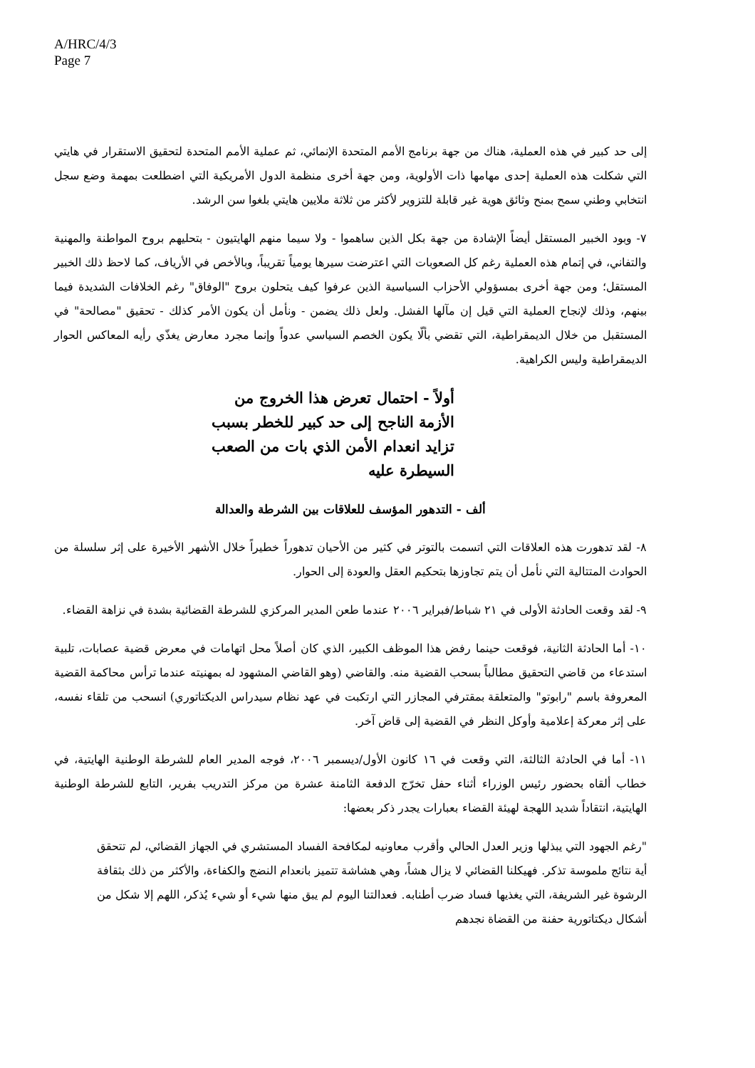A/HRC/4/3
Page 7
إلى حد كبير في هذه العملية، هناك من جهة برنامج الأمم المتحدة الإنمائي، ثم عملية الأمم المتحدة لتحقيق الاستقرار في هايتي التي شكلت هذه العملية إحدى مهامها ذات الأولوية، ومن جهة أخرى منظمة الدول الأمريكية التي اضطلعت بمهمة وضع سجل انتخابي وطني سمح بمنح وثائق هوية غير قابلة للتزوير لأكثر من ثلاثة ملايين هايتي بلغوا سن الرشد.
٧- وبود الخبير المستقل أيضاً الإشادة من جهة بكل الذين ساهموا - ولا سيما منهم الهايتيون - بتحليهم بروح المواطنة والمهنية والتفاني، في إتمام هذه العملية رغم كل الصعوبات التي اعترضت سيرها يومياً تقريباً، وبالأخص في الأرياف، كما لاحظ ذلك الخبير المستقل؛ ومن جهة أخرى بمسؤولي الأحزاب السياسية الذين عرفوا كيف يتحلون بروح "الوفاق" رغم الخلافات الشديدة فيما بينهم، وذلك لإنجاح العملية التي قيل إن مآلها الفشل. ولعل ذلك يضمن - ونأمل أن يكون الأمر كذلك - تحقيق "مصالحة" في المستقبل من خلال الديمقراطية، التي تقضي بألّا يكون الخصم السياسي عدواً وإنما مجرد معارض يغذّي رأيه المعاكس الحوار الديمقراطية وليس الكراهية.
أولاً - احتمال تعرض هذا الخروج من الأزمة الناجح إلى حد كبير للخطر بسبب تزايد انعدام الأمن الذي بات من الصعب السيطرة عليه
ألف - التدهور المؤسف للعلاقات بين الشرطة والعدالة
٨- لقد تدهورت هذه العلاقات التي اتسمت بالتوتر في كثير من الأحيان تدهوراً خطيراً خلال الأشهر الأخيرة على إثر سلسلة من الحوادث المتتالية التي نأمل أن يتم تجاوزها بتحكيم العقل والعودة إلى الحوار.
٩- لقد وقعت الحادثة الأولى في ٢١ شباط/فبراير ٢٠٠٦ عندما طعن المدير المركزي للشرطة القضائية بشدة في نزاهة القضاء.
١٠- أما الحادثة الثانية، فوقعت حينما رفض هذا الموظف الكبير، الذي كان أصلاً محل اتهامات في معرض قضية عصابات، تلبية استدعاء من قاضي التحقيق مطالباً بسحب القضية منه. والقاضي (وهو القاضي المشهود له بمهنيته عندما ترأس محاكمة القضية المعروفة باسم "رابوتو" والمتعلقة بمقترفي المجازر التي ارتكبت في عهد نظام سيدراس الديكتاتوري) انسحب من تلقاء نفسه، على إثر معركة إعلامية وأوكل النظر في القضية إلى قاض آخر.
١١- أما في الحادثة الثالثة، التي وقعت في ١٦ كانون الأول/ديسمبر ٢٠٠٦، فوجه المدير العام للشرطة الوطنية الهايتية، في خطاب ألقاه بحضور رئيس الوزراء أثناء حفل تخرّج الدفعة الثامنة عشرة من مركز التدريب بفرير، التابع للشرطة الوطنية الهايتية، انتقاداً شديد اللهجة لهيئة القضاء بعبارات يجدر ذكر بعضها:
"رغم الجهود التي يبذلها وزير العدل الحالي وأقرب معاونيه لمكافحة الفساد المستشري في الجهاز القضائي، لم تتحقق أية نتائج ملموسة تذكر. فهيكلنا القضائي لا يزال هشاً، وهي هشاشة تتميز بانعدام النضج والكفاءة، والأكثر من ذلك بثقافة الرشوة غير الشريفة، التي يغذيها فساد ضرب أطنابه. فعدالتنا اليوم لم يبق منها شيء أو شيء يُذكر، اللهم إلا شكل من أشكال ديكتاتورية حفنة من القضاة نجدهم